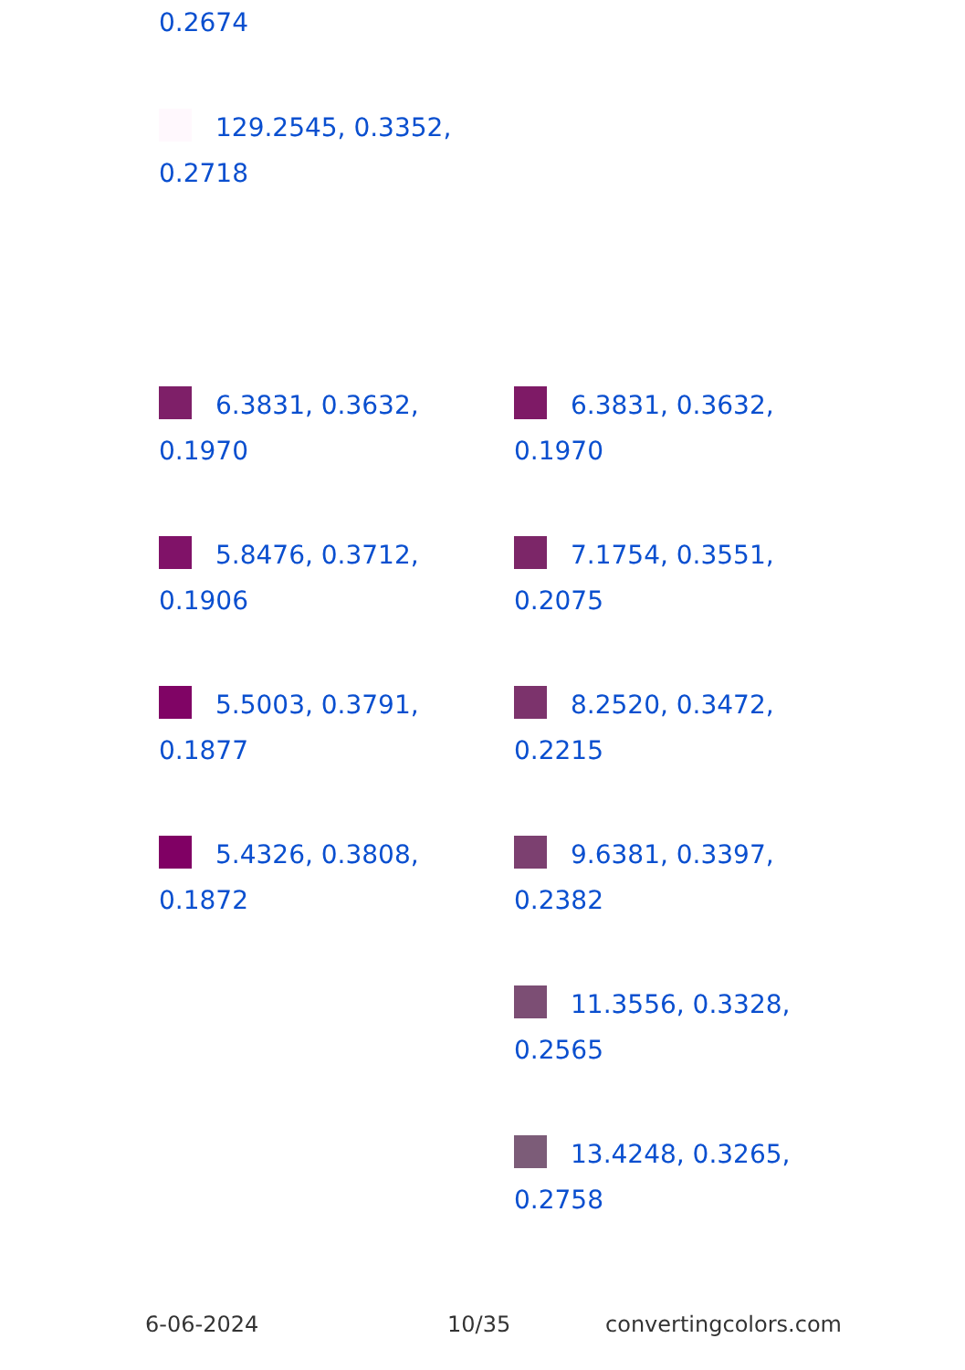0.2674
129.2545, 0.3352, 0.2718
6.3831, 0.3632, 0.1970
6.3831, 0.3632, 0.1970
5.8476, 0.3712, 0.1906
7.1754, 0.3551, 0.2075
5.5003, 0.3791, 0.1877
8.2520, 0.3472, 0.2215
5.4326, 0.3808, 0.1872
9.6381, 0.3397, 0.2382
11.3556, 0.3328, 0.2565
13.4248, 0.3265, 0.2758
6-06-2024 10/35 convertingcolors.com